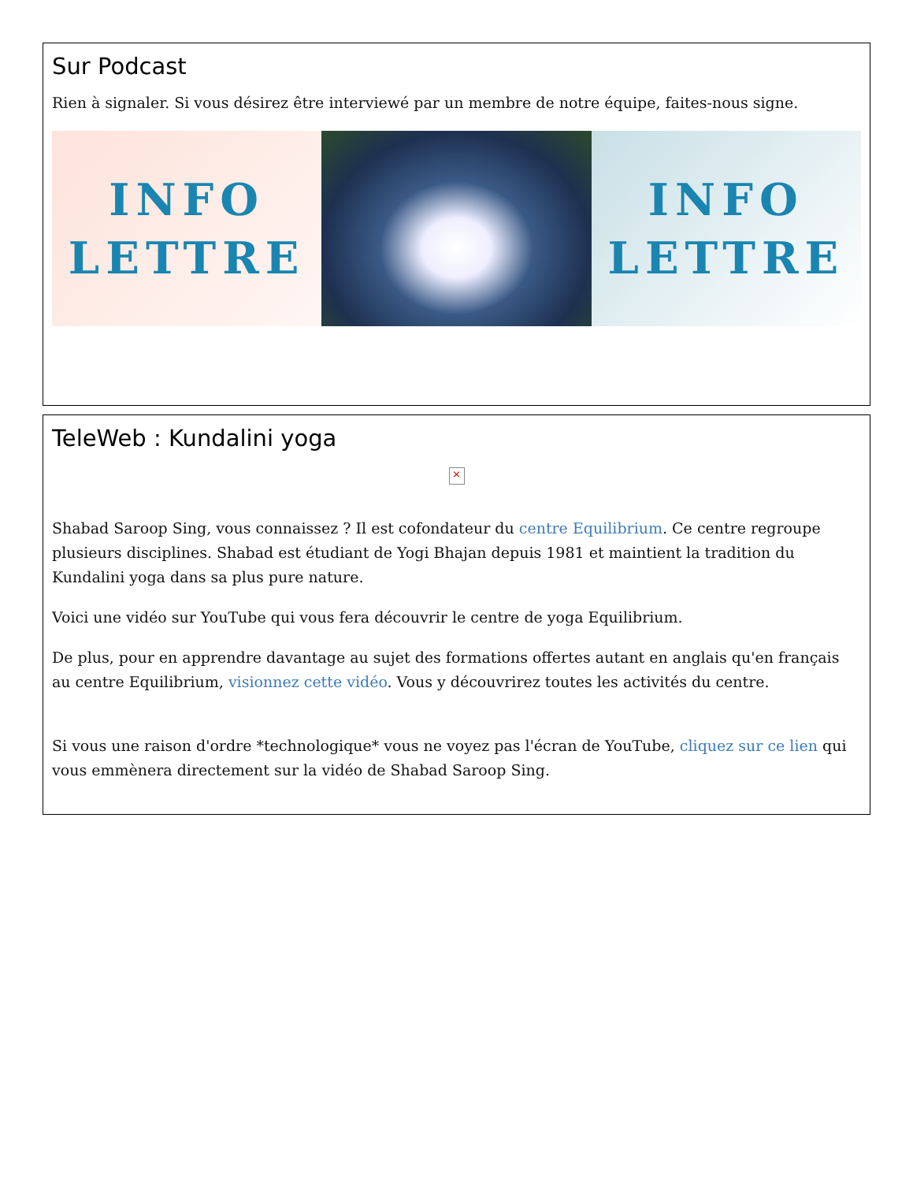Sur Podcast
Rien à signaler. Si vous désirez être interviewé par un membre de notre équipe, faites-nous signe.
INFO
LETTRE
INFO
LETTRE
TeleWeb : Kundalini yoga
×
Shabad Saroop Sing, vous connaissez ? Il est cofondateur du centre Equilibrium. Ce centre regroupe plusieurs disciplines. Shabad est étudiant de Yogi Bhajan depuis 1981 et maintient la tradition du Kundalini yoga dans sa plus pure nature.
Voici une vidéo sur YouTube qui vous fera découvrir le centre de yoga Equilibrium.
De plus, pour en apprendre davantage au sujet des formations offertes autant en anglais qu'en français au centre Equilibrium, visionnez cette vidéo. Vous y découvrirez toutes les activités du centre.
Si vous une raison d'ordre *technologique* vous ne voyez pas l'écran de YouTube, cliquez sur ce lien qui vous emmènera directement sur la vidéo de Shabad Saroop Sing.